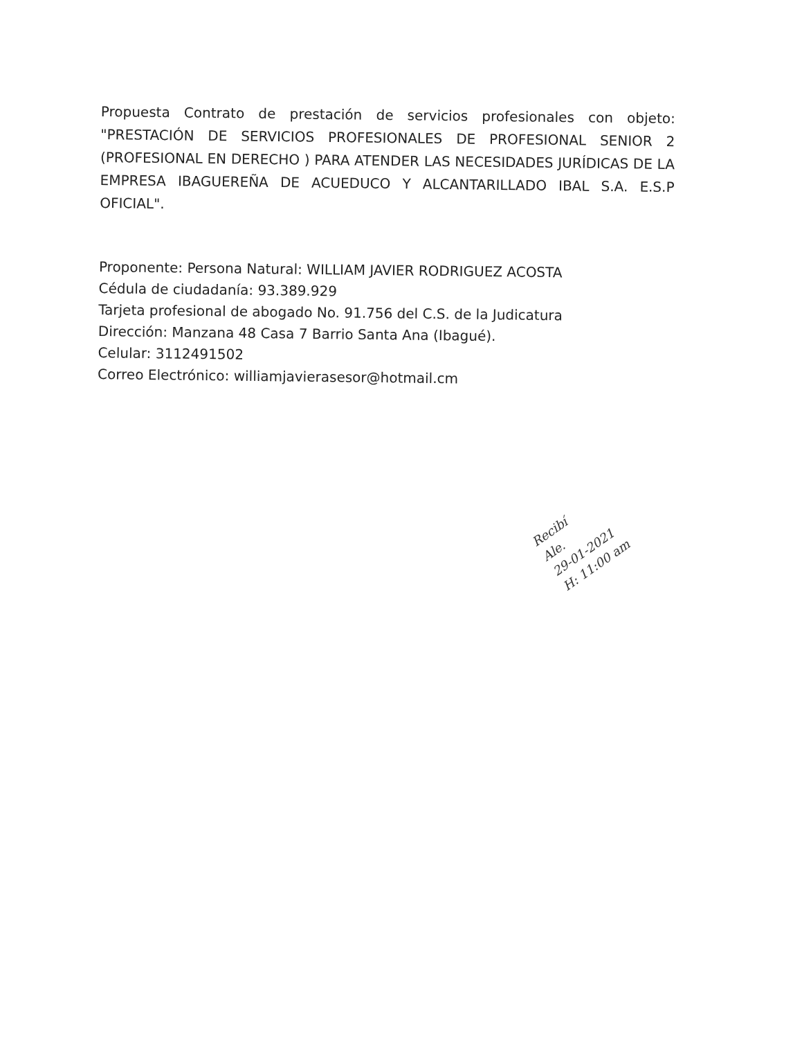Propuesta Contrato de prestación de servicios profesionales con objeto: "PRESTACIÓN DE SERVICIOS PROFESIONALES DE PROFESIONAL SENIOR 2 (PROFESIONAL EN DERECHO ) PARA ATENDER LAS NECESIDADES JURÍDICAS DE LA EMPRESA IBAGUEREÑA DE ACUEDUCO Y ALCANTARILLADO IBAL S.A. E.S.P OFICIAL".
Proponente: Persona Natural: WILLIAM JAVIER RODRIGUEZ ACOSTA
Cédula de ciudadanía: 93.389.929
Tarjeta profesional de abogado No. 91.756 del C.S. de la Judicatura
Dirección: Manzana 48 Casa 7 Barrio Santa Ana (Ibagué).
Celular: 3112491502
Correo Electrónico: williamjavierasesor@hotmail.cm
Recibí
Ale.
29-01-2021
H: 11:00 am